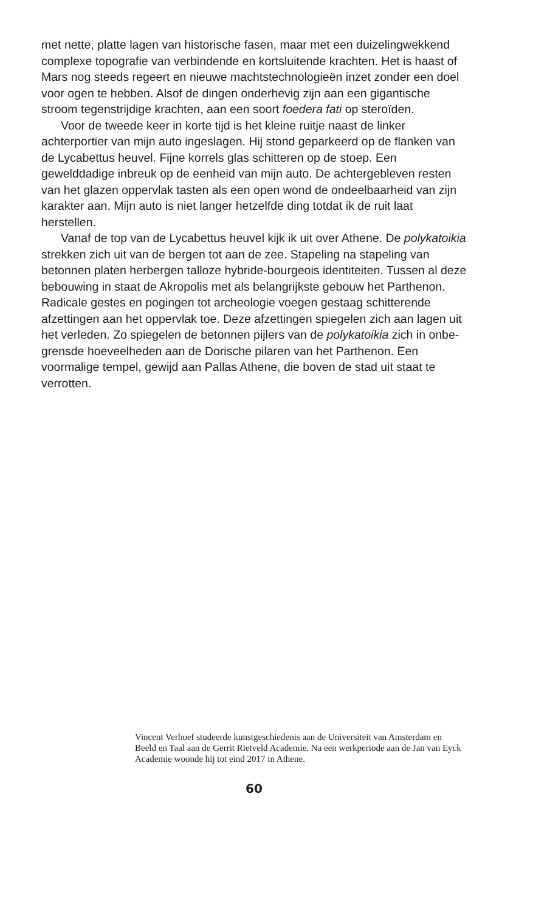met nette, platte lagen van historische fasen, maar met een duize­lingwekkend complexe topografie van verbindende en kortsluitende krachten. Het is haast of Mars nog steeds regeert en nieuwe machts­technologieën inzet zonder een doel voor ogen te hebben. Alsof de dingen onderhevig zijn aan een gigantische stroom tegenstrijdige krachten, aan een soort foedera fati op steroïden.
Voor de tweede keer in korte tijd is het kleine ruitje naast de linker achterportier van mijn auto ingeslagen. Hij stond geparkeerd op de flanken van de Lycabettus heuvel. Fijne korrels glas schitteren op de stoep. Een gewelddadige inbreuk op de eenheid van mijn auto. De achtergebleven resten van het glazen oppervlak tasten als een open wond de ondeelbaarheid van zijn karakter aan. Mijn auto is niet langer hetzelfde ding totdat ik de ruit laat herstellen.
Vanaf de top van de Lycabettus heuvel kijk ik uit over Athene. De polykatoikia strekken zich uit van de bergen tot aan de zee. Stapeling na stapeling van betonnen platen herbergen talloze hybride-bourgeois identiteiten. Tussen al deze bebouwing in staat de Akropolis met als belangrijkste gebouw het Parthenon. Radicale gestes en pogingen tot archeologie voegen gestaag schitterende afzettingen aan het opper­vlak toe. Deze afzettingen spiegelen zich aan lagen uit het verleden. Zo spiegelen de betonnen pijlers van de polykatoikia zich in onbe­grensde hoeveelheden aan de Dorische pilaren van het Parthenon. Een voormalige tempel, gewijd aan Pallas Athene, die boven de stad uit staat te verrotten.
Vincent Verhoef studeerde kunstgeschiedenis aan de Universiteit van Amsterdam en Beeld en Taal aan de Gerrit Rietveld Academie. Na een werkperiode aan de Jan van Eyck Academie woonde hij tot eind 2017 in Athene.
60